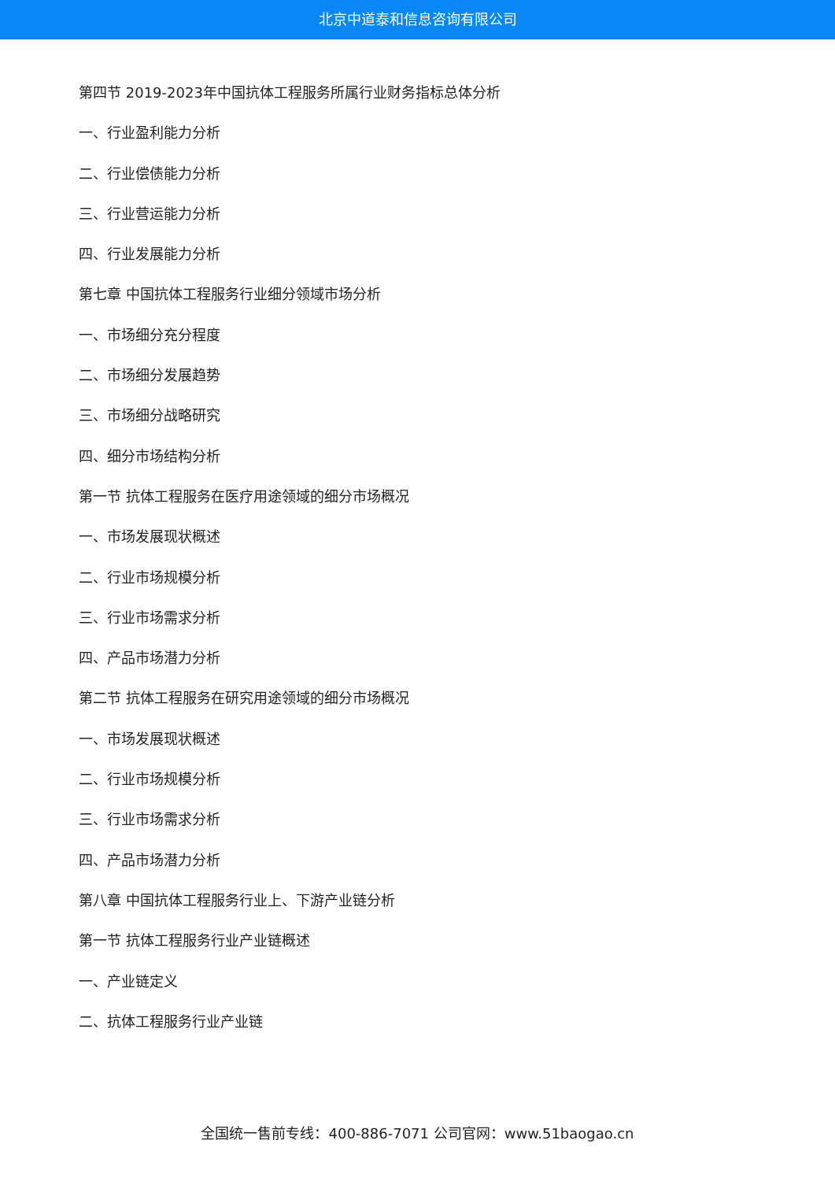北京中道泰和信息咨询有限公司
第四节 2019-2023年中国抗体工程服务所属行业财务指标总体分析
一、行业盈利能力分析
二、行业偿债能力分析
三、行业营运能力分析
四、行业发展能力分析
第七章 中国抗体工程服务行业细分领域市场分析
一、市场细分充分程度
二、市场细分发展趋势
三、市场细分战略研究
四、细分市场结构分析
第一节 抗体工程服务在医疗用途领域的细分市场概况
一、市场发展现状概述
二、行业市场规模分析
三、行业市场需求分析
四、产品市场潜力分析
第二节 抗体工程服务在研究用途领域的细分市场概况
一、市场发展现状概述
二、行业市场规模分析
三、行业市场需求分析
四、产品市场潜力分析
第八章 中国抗体工程服务行业上、下游产业链分析
第一节 抗体工程服务行业产业链概述
一、产业链定义
二、抗体工程服务行业产业链
全国统一售前专线：400-886-7071 公司官网：www.51baogao.cn